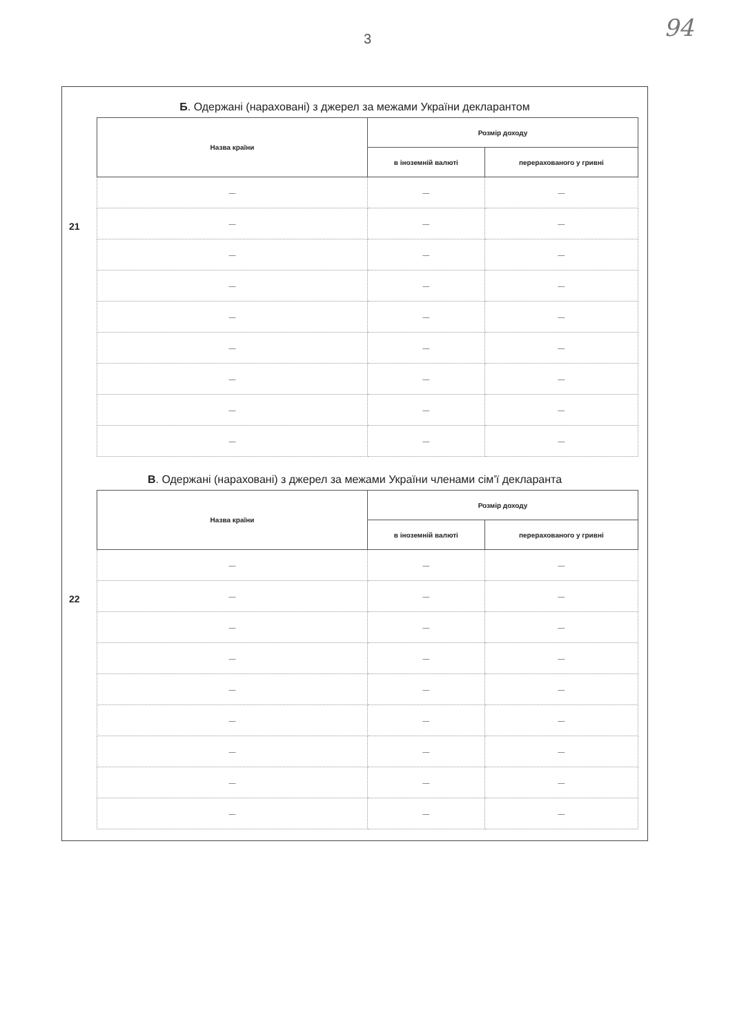3
94
Б. Одержані (нараховані) з джерел за межами України декларантом
21
| Назва країни | Розмір доходу | |
| --- | --- | --- |
| | в іноземній валюті | перерахованого у гривні |
| — | — | — |
| — | — | — |
| — | — | — |
| — | — | — |
| — | — | — |
| — | — | — |
| — | — | — |
| — | — | — |
| — | — | — |
В. Одержані (нараховані) з джерел за межами України членами сім’ї декларанта
22
| Назва країни | Розмір доходу | |
| --- | --- | --- |
| | в іноземній валюті | перерахованого у гривні |
| — | — | — |
| — | — | — |
| — | — | — |
| — | — | — |
| — | — | — |
| — | — | — |
| — | — | — |
| — | — | — |
| — | — | — |